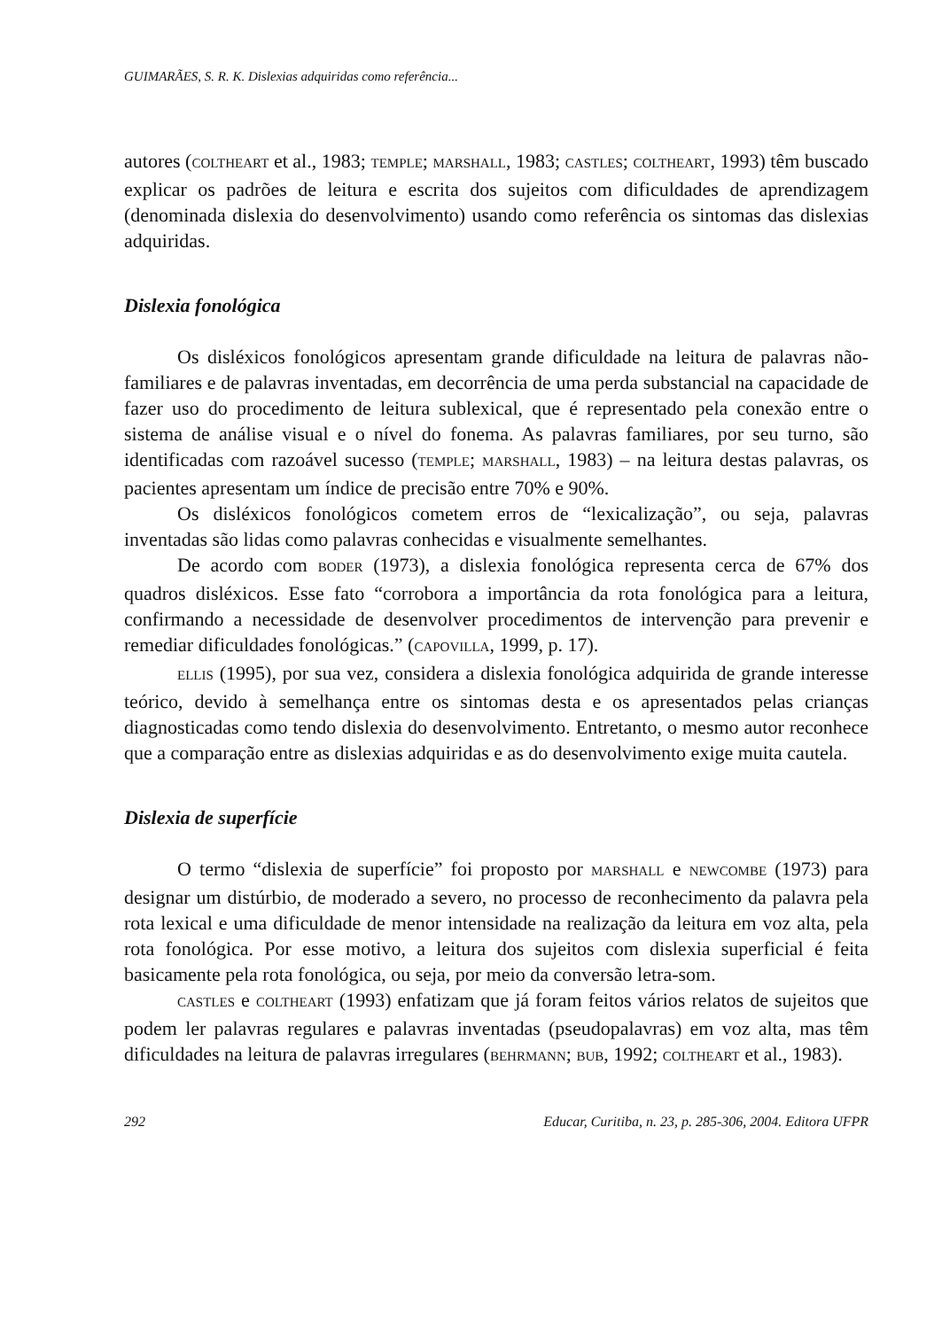GUIMARÃES, S. R. K. Dislexias adquiridas como referência...
autores (COLTHEART et al., 1983; TEMPLE; MARSHALL, 1983; CASTLES; COLTHEART, 1993) têm buscado explicar os padrões de leitura e escrita dos sujeitos com dificuldades de aprendizagem (denominada dislexia do desenvolvimento) usando como referência os sintomas das dislexias adquiridas.
Dislexia fonológica
Os disléxicos fonológicos apresentam grande dificuldade na leitura de palavras não-familiares e de palavras inventadas, em decorrência de uma perda substancial na capacidade de fazer uso do procedimento de leitura sublexical, que é representado pela conexão entre o sistema de análise visual e o nível do fonema. As palavras familiares, por seu turno, são identificadas com razoável sucesso (TEMPLE; MARSHALL, 1983) – na leitura destas palavras, os pacientes apresentam um índice de precisão entre 70% e 90%.
Os disléxicos fonológicos cometem erros de “lexicalização”, ou seja, palavras inventadas são lidas como palavras conhecidas e visualmente semelhantes.
De acordo com BODER (1973), a dislexia fonológica representa cerca de 67% dos quadros disléxicos. Esse fato “corrobora a importância da rota fonológica para a leitura, confirmando a necessidade de desenvolver procedimentos de intervenção para prevenir e remediar dificuldades fonológicas.” (CAPOVILLA, 1999, p. 17).
ELLIS (1995), por sua vez, considera a dislexia fonológica adquirida de grande interesse teórico, devido à semelhança entre os sintomas desta e os apresentados pelas crianças diagnosticadas como tendo dislexia do desenvolvimento. Entretanto, o mesmo autor reconhece que a comparação entre as dislexias adquiridas e as do desenvolvimento exige muita cautela.
Dislexia de superfície
O termo “dislexia de superfície” foi proposto por MARSHALL e NEWCOMBE (1973) para designar um distúrbio, de moderado a severo, no processo de reconhecimento da palavra pela rota lexical e uma dificuldade de menor intensidade na realização da leitura em voz alta, pela rota fonológica. Por esse motivo, a leitura dos sujeitos com dislexia superficial é feita basicamente pela rota fonológica, ou seja, por meio da conversão letra-som.
CASTLES e COLTHEART (1993) enfatizam que já foram feitos vários relatos de sujeitos que podem ler palavras regulares e palavras inventadas (pseudopalavras) em voz alta, mas têm dificuldades na leitura de palavras irregulares (BEHRMANN; BUB, 1992; COLTHEART et al., 1983).
292 Educar, Curitiba, n. 23, p. 285-306, 2004. Editora UFPR